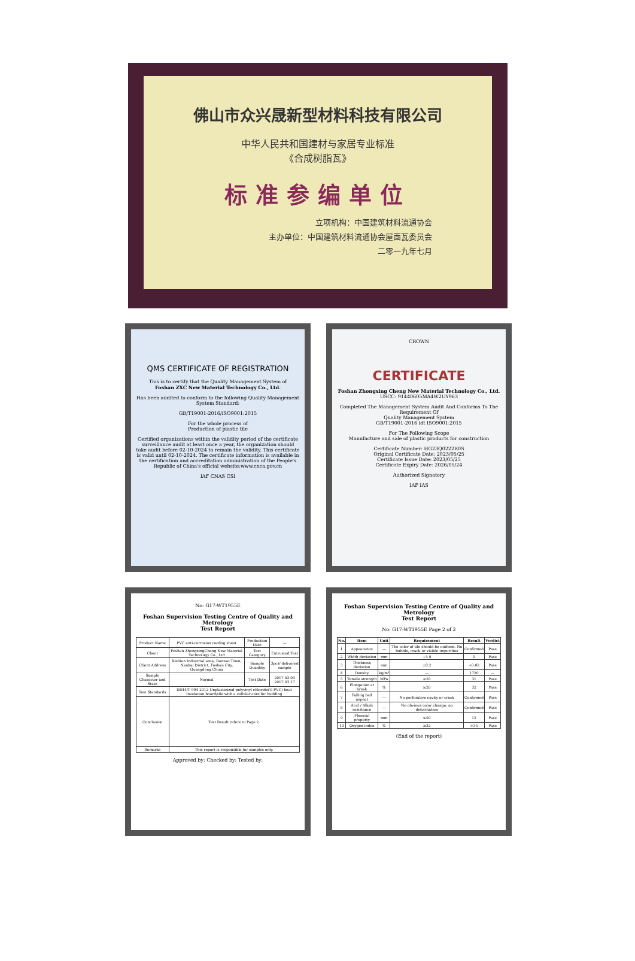佛山市众兴晟新型材料科技有限公司
中华人民共和国建材与家居专业标准
《合成树脂瓦》
标准参编单位
立项机构：中国建筑材料流通协会
主办单位：中国建筑材料流通协会屋面瓦委员会
二零一九年七月
QMS CERTIFICATE OF REGISTRATION
This is to certify that the Quality Management System of
Foshan ZXC New Material Technology Co., Ltd.
Has been audited to conform to the following Quality Management System Standard:
GB/T19001-2016/ISO9001:2015
For the whole process of
Production of plastic tile
Certified organizations within the validity period of the certificate surveillance audit at least once a year, the organization should take audit before 02-10-2024 to remain the validity. This certificate is valid until 02-10-2024. The certificate information is available in the certification and accreditation administration of the People's Republic of China's official website:www.cnca.gov.cn
IAF CNAS CSI
CROWN
CERTIFICATE
Foshan Zhongxing Cheng New Material Technology Co., Ltd.
USCC: 91440605MA4W2UY963
Completed The Management System Audit And Conforms To The Requirement Of
Quality Management System
GB/T19001-2016 idt ISO9001:2015
For The Following Scope
Manufacture and sale of plastic products for construction
Certificate Number: HG23Q0222R0S
Original Certificate Date: 2023/05/25
Certificate Issue Date: 2023/05/25
Certificate Expiry Date: 2026/05/24
Authorized Signatory
IAF IAS
No: G17-WT1955E
Foshan Supervision Testing Centre of Quality and Metrology
Test Report
| Product Name | PVC anti-corrosion roofing sheet | Production Date | — |
| Client | Foshan ZhongxingCheng New Material Technology Co., Ltd | Test Category | Entrusted Test |
| Client Address | Xiebian Industrial area, Danzao Town, Nanhai District, Foshan City, Guangdong China | Sample Quantity | 3pcs/ delivered sample |
| Sample Character and State | Normal | Test Date | 2017.03.04 2017.03.17 |
| Test Standards | DB44/T 994 2012 Unplasticized polyvinyl chloride(U-PVC) heat insulation board/tile with a cellular core for building | | |
| Conclusion | Test Result refers to Page 2. | | |
| Remarks | This report is responsible for samples only. | | |
Approved by: Checked by: Tested by:
Foshan Supervision Testing Centre of Quality and Metrology
Test Report
No: G17-WT1955E Page 2 of 2
| No. | Item | Unit | Requirement | Result | Verdict |
| --- | --- | --- | --- | --- | --- |
| 1 | Appearance | — | The color of tile should be uniform. No bubble, crack or visible impurities | Confirmed | Pass |
| 2 | Width deviation | mm | +5 0 | 0 | Pass |
| 3 | Thickness deviation | mm | ±0.2 | +0.02 | Pass |
| 4 | Density | kg/m³ | — | 1720 | — |
| 5 | Tensile strength | MPa | ≥20 | 31 | Pass |
| 6 | Elongation at break | % | ≥20 | 32 | Pass |
| 7 | Falling ball impact | — | No perforative cavity or crack | Confirmed | Pass |
| 8 | Acid / Alkali resistance | — | No obvious color change, no deformation | Confirmed | Pass |
| 9 | Flexural property | mm | ≤50 | 12 | Pass |
| 10 | Oxygen index | % | ≥32 | >35 | Pass |
(End of the report)